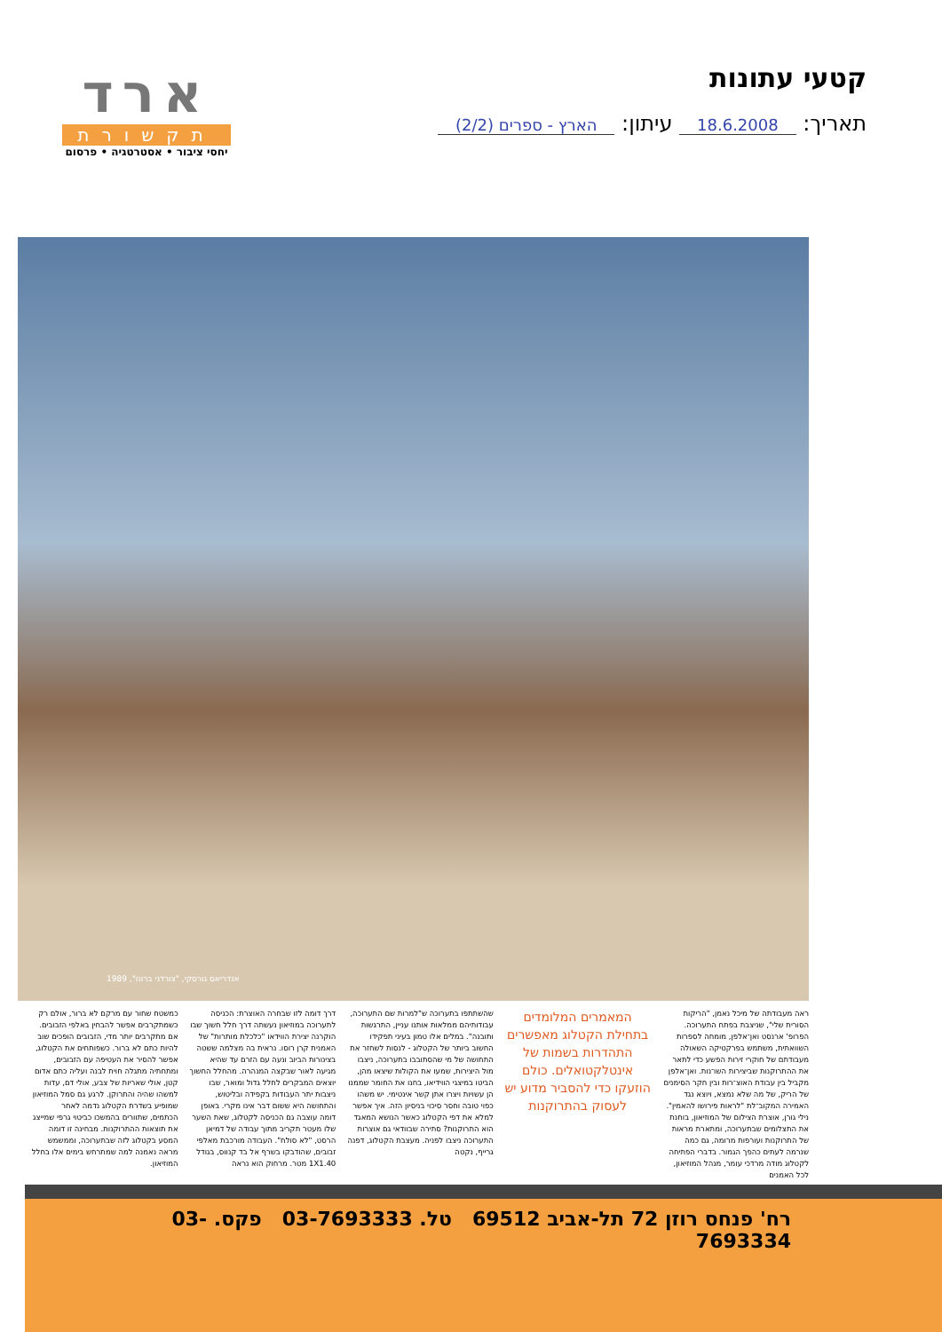קטעי עתונות
תאריך: 18.6.2008 עיתון: הארץ - ספרים (2/2)
ארד
תקשורת
יחסי ציבור • אסטרטגיה • פרסום
אנדריאס גורסקי, "צורדני ברונו", 1989
ראה מעבודתה של מיכל נאמן, "הריקות הסורית שלי", שניצבת בפתח התערוכה. הפרופ' ארנסט ואן־אלפן, מומחה לספרות השוואתית, משתמש בפרקטיקה השאולה מעבודתם של חוקרי זירות הפשע כדי לתאר את ההתרוקנות שביצירות השו־נות. ואן־אלפן מקביל בין עבודת האוצ־רות ובין חקר הסימנים של הריק, של מה שלא נמצא, ויוצא נגד האמירה המקוב־לת "לראות פירושו להאמין". נילי גורן, אוצרת הצילום של המוזיאון, בוחנת את התצלומים שבתערוכה, ומתארת מראות של התרוקנות ועורפות מרומה, גם כמה שנרמה לעתים כהפך הגמור. בדברי הפתיחה לקטלוג מודה מרדכי עומר, מנהל המוזיאון, לכל האמנים
המאמרים המלומדים בתחילת הקטלוג מאפשרים התהדרות בשמות של אינטלקטואלים. כולם הוזעקו כדי להסביר מדוע יש לעסוק בהתרוקנות
שהשתתפו בתערוכה ש"למרות שם התערוכה, עבודותיהם ממלאות אותנו עניין, התרגשות ותובנה". במלים אלו טמון בעיני תפקידו החשוב ביותר של הקטלוג - לנסות לשחזר את התחושה של מי שהסתובבו בתערוכה, ניצבו מול היצירות, שמעו את הקולות שיצאו מהן, הביטו במיצגי הווידיאו, בחנו את החומר שממנו הן עשויות ויצרו אתן קשר אינטימי. יש משהו כפוי טובה וחסר סיכוי בניסיון הזה. איך אפשר למלא את דפי הקטלוג כאשר הנושא המאגד הוא התרוקנות? סתירה שבוודאי גם אוצרות התערוכה ניצבו לפניה. מעצבת הקטלוג, דפנה גרייף, נקטה
דרך דומה לזו שבחרה האוצרת: הכניסה לתערוכה במוזיאון נעשתה דרך חלל חשוך שבו הוקרנה יצירת הווידאו "כלכלת מותרות" של האמנית קרן רוסו. נראית בה מצלמה ששטה בצינורות הביוב ונעה עם הזרם עד שהיא מגיעה לאור שבקצה המנהרה. מהחלל החשוך יוצאים המבקרים לחלל גדול ומואר, שבו ניצבות יתר העבודות בקפידה ובליטוש, והתחושה היא ששום דבר אינו מקרי. באופן דומה עוצבה גם הכניסה לקטלוג, שאת השער שלו מעטר תקריב מתוך עבודה של דמיאן הרסט, "לא סולח". העבודה מורכבת מאלפי זבובים, שהודבקו בשרף אל בד קנווס, בגודל 1X1.40 מטר. מרחוק הוא נראה
כמשטח שחור עם מרקם לא ברור, אולם רק כשמתקרבים אפשר להבחין באלפי הזבובים. אם מתקרבים יותר מדי, הזבובים הופכים שוב להיות כתם לא ברור. כשפותחים את הקטלוג, אפשר להסיר את העטיפה עם הזבובים, ומתחתיה מתגלה חוית לבנה ועליה כתם אדום קטן, אולי שאריות של צבע, אולי דם, עדות למשהו שהיה והתרוקן. לרגע גם סמל המוזיאון שמופיע בשדרת הקטלוג נדמה לאחר הכתמים, שתוורים בהמשכו כביטוי גרפי שמייצג את תוצאות ההתרוקנות. מבחינה זו דומה המסע בקטלוג לזה שבתערוכה, וממשמש מראה נאמנה למה שמתרחש בימים אלו בחלל המוזיאון.
רח' פנחס רוזן 72 תל-אביב 69512 טל. 03-7693333 פקס. 03-7693334